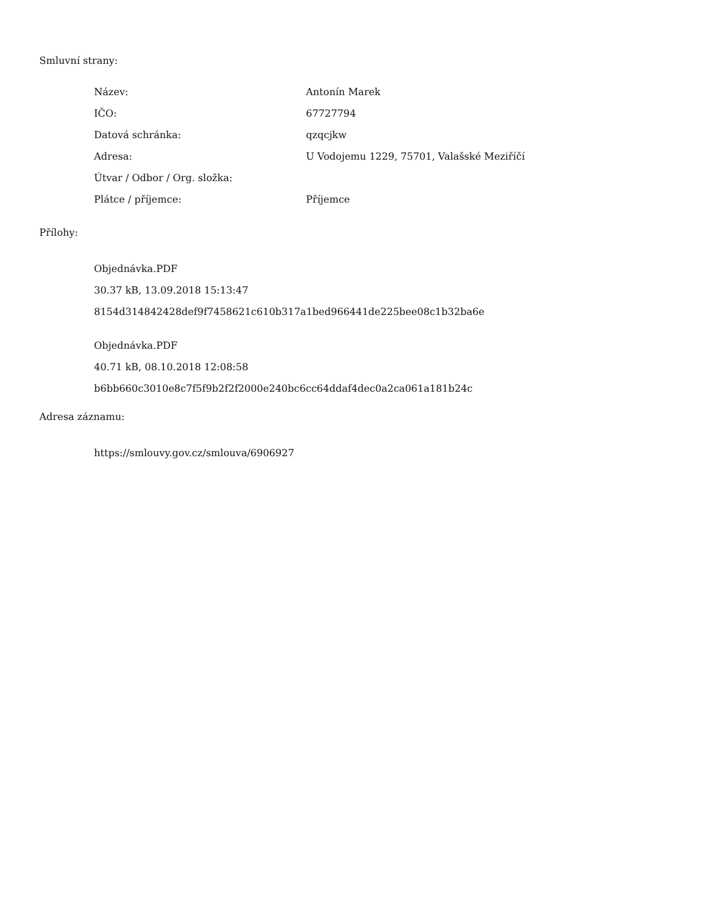Smluvní strany:
| Název: | Antonín Marek |
| IČO: | 67727794 |
| Datová schránka: | qzqcjkw |
| Adresa: | U Vodojemu 1229, 75701, Valašské Meziříčí |
| Útvar / Odbor / Org. složka: | |
| Plátce / příjemce: | Příjemce |
Přílohy:
Objednávka.PDF
30.37 kB, 13.09.2018 15:13:47
8154d314842428def9f7458621c610b317a1bed966441de225bee08c1b32ba6e
Objednávka.PDF
40.71 kB, 08.10.2018 12:08:58
b6bb660c3010e8c7f5f9b2f2f2000e240bc6cc64ddaf4dec0a2ca061a181b24c
Adresa záznamu:
https://smlouvy.gov.cz/smlouva/6906927